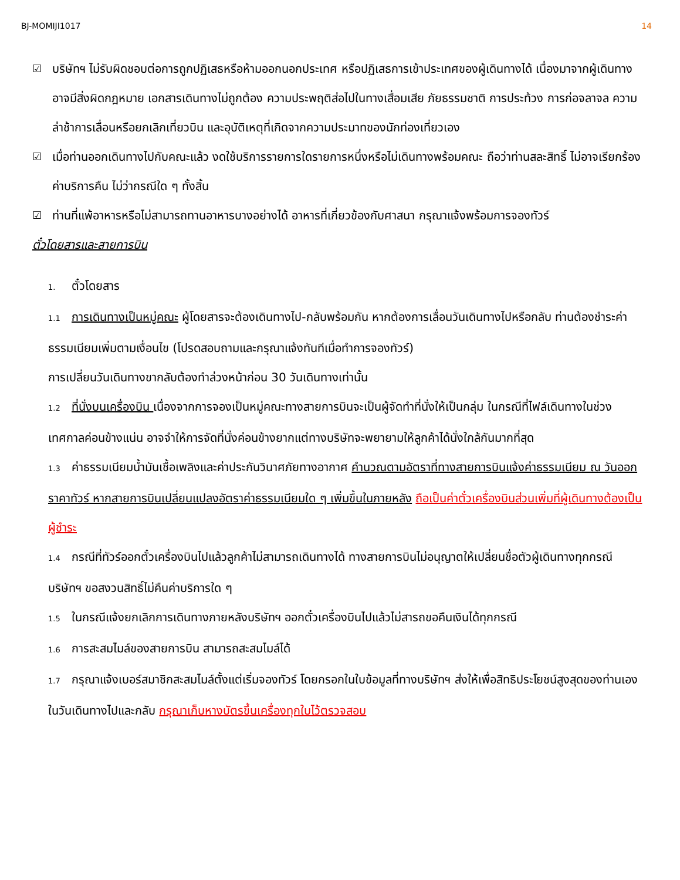BJ-MOMIJI1017 14
☑ บริษัทฯ ไม่รับผิดชอบต่อการถูกปฏิเสธหรือห้ามออกนอกประเทศ หรือปฏิเสธการเข้าประเทศของผู้เดินทางได้ เนื่องมาจากผู้เดินทางอาจมีสิ่งผิดกฎหมาย เอกสารเดินทางไม่ถูกต้อง ความประพฤติส่อไปในทางเสื่อมเสีย ภัยธรรมชาติ การประท้วง การก่อจลาจล ความล่าช้าการเลื่อนหรือยกเลิกเที่ยวบิน และอุบัติเหตุที่เกิดจากความประมาทของนักท่องเที่ยวเอง
☑ เมื่อท่านออกเดินทางไปกับคณะแล้ว งดใช้บริการรายการใดรายการหนึ่งหรือไม่เดินทางพร้อมคณะ ถือว่าท่านสละสิทธิ์ ไม่อาจเรียกร้องค่าบริการคืน ไม่ว่ากรณีใด ๆ ทั้งสิ้น
☑ ท่านที่แพ้อาหารหรือไม่สามารถทานอาหารบางอย่างได้ อาหารที่เกี่ยวข้องกับศาสนา กรุณาแจ้งพร้อมการจองทัวร์
ตั๋วโดยสารและสายการบิน
1. ตั๋วโดยสาร
1.1 การเดินทางเป็นหมู่คณะ ผู้โดยสารจะต้องเดินทางไป-กลับพร้อมกัน หากต้องการเลื่อนวันเดินทางไปหรือกลับ ท่านต้องชำระค่าธรรมเนียมเพิ่มตามเงื่อนไข (โปรดสอบถามและกรุณาแจ้งทันทีเมื่อทำการจองทัวร์)
การเปลี่ยนวันเดินทางขากลับต้องทำล่วงหน้าก่อน 30 วันเดินทางเท่านั้น
1.2 ที่นั่งบนเครื่องบิน เนื่องจากการจองเป็นหมู่คณะทางสายการบินจะเป็นผู้จัดทำที่นั่งให้เป็นกลุ่ม ในกรณีที่ไฟล์เดินทางในช่วงเทศกาลค่อนข้างแน่น อาจจำให้การจัดที่นั่งค่อนข้างยากแต่ทางบริษัทจะพยายามให้ลูกค้าได้นั่งใกล้กันมากที่สุด
1.3 ค่าธรรมเนียมน้ำมันเชื้อเพลิงและค่าประกันวินาศภัยทางอากาศ คำนวณตามอัตราที่ทางสายการบินแจ้งค่าธรรมเนียม ณ วันออกราคาทัวร์ หากสายการบินเปลี่ยนแปลงอัตราค่าธรรมเนียมใด ๆ เพิ่มขึ้นในภายหลัง ถือเป็นค่าตั๋วเครื่องบินส่วนเพิ่มที่ผู้เดินทางต้องเป็นผู้ชำระ
1.4 กรณีที่ทัวร์ออกตั๋วเครื่องบินไปแล้วลูกค้าไม่สามารถเดินทางได้ ทางสายการบินไม่อนุญาตให้เปลี่ยนชื่อตัวผู้เดินทางทุกกรณี บริษัทฯ ขอสงวนสิทธิ์ไม่คืนค่าบริการใด ๆ
1.5 ในกรณีแจ้งยกเลิกการเดินทางภายหลังบริษัทฯ ออกตั๋วเครื่องบินไปแล้วไม่สารถขอคืนเงินได้ทุกกรณี
1.6 การสะสมไมล์ของสายการบิน สามารถสะสมไมล์ได้
1.7 กรุณาแจ้งเบอร์สมาชิกสะสมไมล์ตั้งแต่เริ่มจองทัวร์ โดยกรอกในใบข้อมูลที่ทางบริษัทฯ ส่งให้เพื่อสิทธิประโยชน์สูงสุดของท่านเอง ในวันเดินทางไปและกลับ กรุณาเก็บหางบัตรขึ้นเครื่องทุกใบไว้ตรวจสอบ